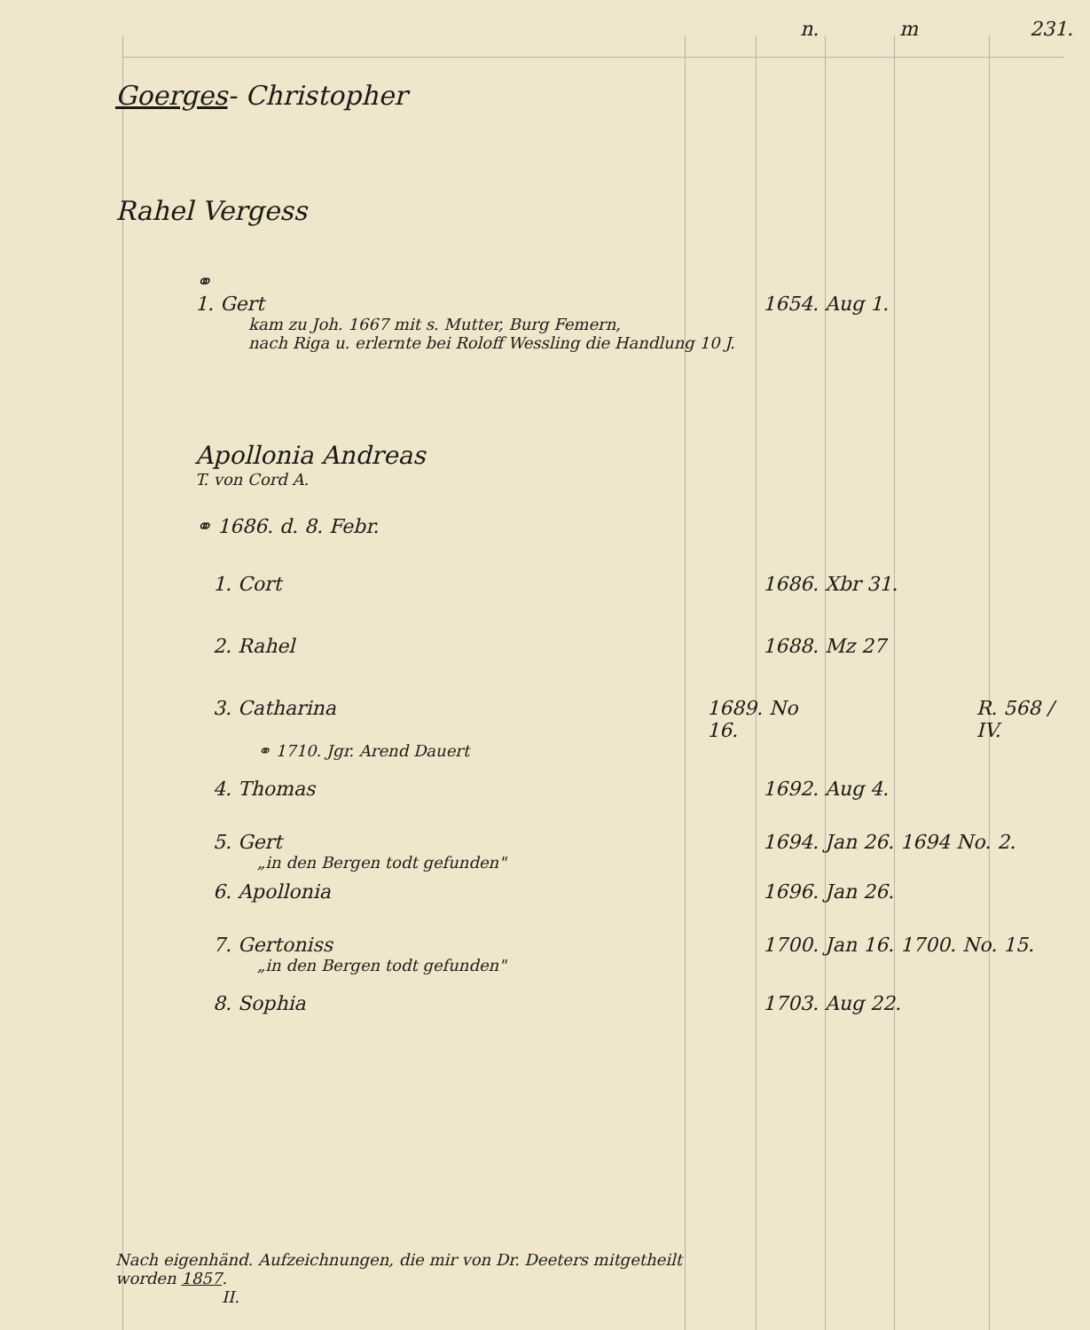n. m 231.
Goerges- Christopher
Rahel Vergess
⚭
1. Gert 1654. Aug 1.
kam zu Joh. 1667 mit s. Mutter, Burg Femern,
nach Riga u. erlernte bei Roloff Wessling die Handlung 10 J.
Apollonia Andreas
T. von Cord A.
⚭ 1686. d. 8. Febr.
1. Cort 1686. Xbr 31.
2. Rahel 1688. Mz 27
3. Catharina 1689. No 16. R. 568 / IV.
⚭ 1710. Jgr. Arend Dauert
4. Thomas 1692. Aug 4.
5. Gert 1694. Jan 26. 1694 No. 2.
„in den Bergen todt gefunden"
6. Apollonia 1696. Jan 26.
7. Gertoniss 1700. Jan 16. 1700. No. 15.
„in den Bergen todt gefunden"
8. Sophia 1703. Aug 22.
Nach eigenhänd. Aufzeichnungen, die mir von Dr. Deeters mitgetheilt
worden 1857.
II.